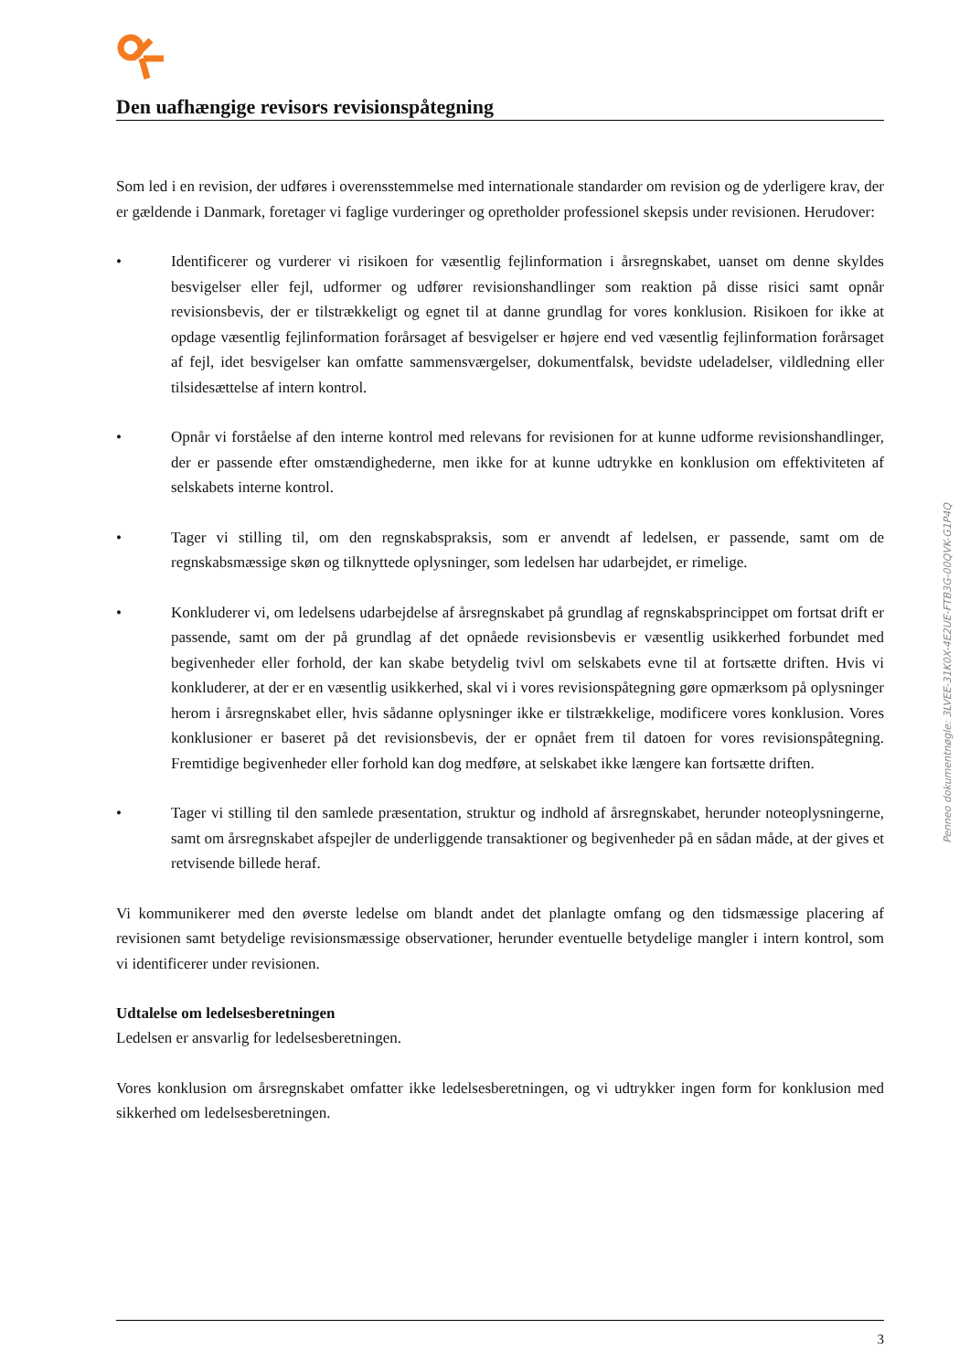Den uafhængige revisors revisionspåtegning
Som led i en revision, der udføres i overensstemmelse med internationale standarder om revision og de yderligere krav, der er gældende i Danmark, foretager vi faglige vurderinger og opretholder professionel skepsis under revisionen. Herudover:
• Identificerer og vurderer vi risikoen for væsentlig fejlinformation i årsregnskabet, uanset om denne skyldes besvigelser eller fejl, udformer og udfører revisionshandlinger som reaktion på disse risici samt opnår revisionsbevis, der er tilstrækkeligt og egnet til at danne grundlag for vores konklusion. Risikoen for ikke at opdage væsentlig fejlinformation forårsaget af besvigelser er højere end ved væsentlig fejlinformation forårsaget af fejl, idet besvigelser kan omfatte sammensværgelser, dokumentfalsk, bevidste udeladelser, vildledning eller tilsidesættelse af intern kontrol.
• Opnår vi forståelse af den interne kontrol med relevans for revisionen for at kunne udforme revisionshandlinger, der er passende efter omstændighederne, men ikke for at kunne udtrykke en konklusion om effektiviteten af selskabets interne kontrol.
• Tager vi stilling til, om den regnskabspraksis, som er anvendt af ledelsen, er passende, samt om de regnskabsmæssige skøn og tilknyttede oplysninger, som ledelsen har udarbejdet, er rimelige.
• Konkluderer vi, om ledelsens udarbejdelse af årsregnskabet på grundlag af regnskabsprincippet om fortsat drift er passende, samt om der på grundlag af det opnåede revisionsbevis er væsentlig usikkerhed forbundet med begivenheder eller forhold, der kan skabe betydelig tvivl om selskabets evne til at fortsætte driften. Hvis vi konkluderer, at der er en væsentlig usikkerhed, skal vi i vores revisionspåtegning gøre opmærksom på oplysninger herom i årsregnskabet eller, hvis sådanne oplysninger ikke er tilstrækkelige, modificere vores konklusion. Vores konklusioner er baseret på det revisionsbevis, der er opnået frem til datoen for vores revisionspåtegning. Fremtidige begivenheder eller forhold kan dog medføre, at selskabet ikke længere kan fortsætte driften.
• Tager vi stilling til den samlede præsentation, struktur og indhold af årsregnskabet, herunder noteoplysningerne, samt om årsregnskabet afspejler de underliggende transaktioner og begivenheder på en sådan måde, at der gives et retvisende billede heraf.
Vi kommunikerer med den øverste ledelse om blandt andet det planlagte omfang og den tidsmæssige placering af revisionen samt betydelige revisionsmæssige observationer, herunder eventuelle betydelige mangler i intern kontrol, som vi identificerer under revisionen.
Udtalelse om ledelsesberetningen
Ledelsen er ansvarlig for ledelsesberetningen.
Vores konklusion om årsregnskabet omfatter ikke ledelsesberetningen, og vi udtrykker ingen form for konklusion med sikkerhed om ledelsesberetningen.
Penneo dokumentnøgle: 3LVEE-31K0X-4E2UE-FTB3G-00QVK-G1P4Q
3